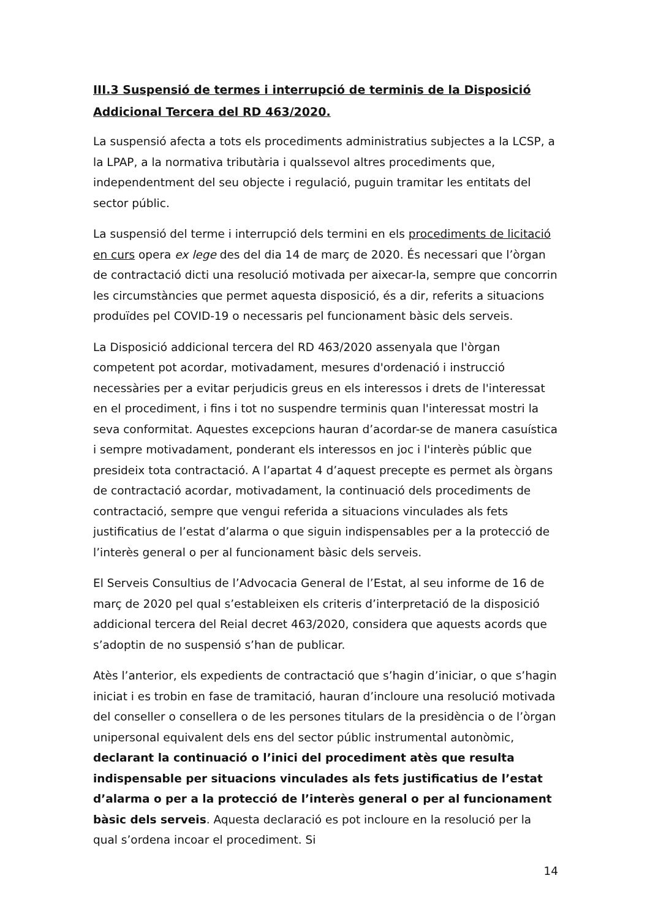III.3 Suspensió de termes i interrupció de terminis de la Disposició Addicional Tercera del RD 463/2020.
La suspensió afecta a tots els procediments administratius subjectes a la LCSP, a la LPAP, a la normativa tributària i qualssevol altres procediments que, independentment del seu objecte i regulació, puguin tramitar les entitats del sector públic.
La suspensió del terme i interrupció dels termini en els procediments de licitació en curs opera ex lege des del dia 14 de març de 2020. És necessari que l’òrgan de contractació dicti una resolució motivada per aixecar-la, sempre que concorrin les circumstàncies que permet aquesta disposició, és a dir, referits a situacions produïdes pel COVID-19 o necessaris pel funcionament bàsic dels serveis.
La Disposició addicional tercera del RD 463/2020 assenyala que l'òrgan competent pot acordar, motivadament, mesures d'ordenació i instrucció necessàries per a evitar perjudicis greus en els interessos i drets de l'interessat en el procediment, i fins i tot no suspendre terminis quan l'interessat mostri la seva conformitat. Aquestes excepcions hauran d’acordar-se de manera casuística i sempre motivadament, ponderant els interessos en joc i l'interès públic que presideix tota contractació. A l’apartat 4 d’aquest precepte es permet als òrgans de contractació acordar, motivadament, la continuació dels procediments de contractació, sempre que vengui referida a situacions vinculades als fets justificatius de l’estat d’alarma o que siguin indispensables per a la protecció de l’interès general o per al funcionament bàsic dels serveis.
El Serveis Consultius de l’Advocacia General de l’Estat, al seu informe de 16 de març de 2020 pel qual s’estableixen els criteris d’interpretació de la disposició addicional tercera del Reial decret 463/2020, considera que aquests acords que s’adoptin de no suspensió s’han de publicar.
Atès l’anterior, els expedients de contractació que s’hagin d’iniciar, o que s’hagin iniciat i es trobin en fase de tramitació, hauran d’incloure una resolució motivada del conseller o consellera o de les persones titulars de la presidència o de l’òrgan unipersonal equivalent dels ens del sector públic instrumental autonòmic, declarant la continuació o l’inici del procediment atès que resulta indispensable per situacions vinculades als fets justificatius de l’estat d’alarma o per a la protecció de l’interès general o per al funcionament bàsic dels serveis. Aquesta declaració es pot incloure en la resolució per la qual s’ordena incoar el procediment. Si
14